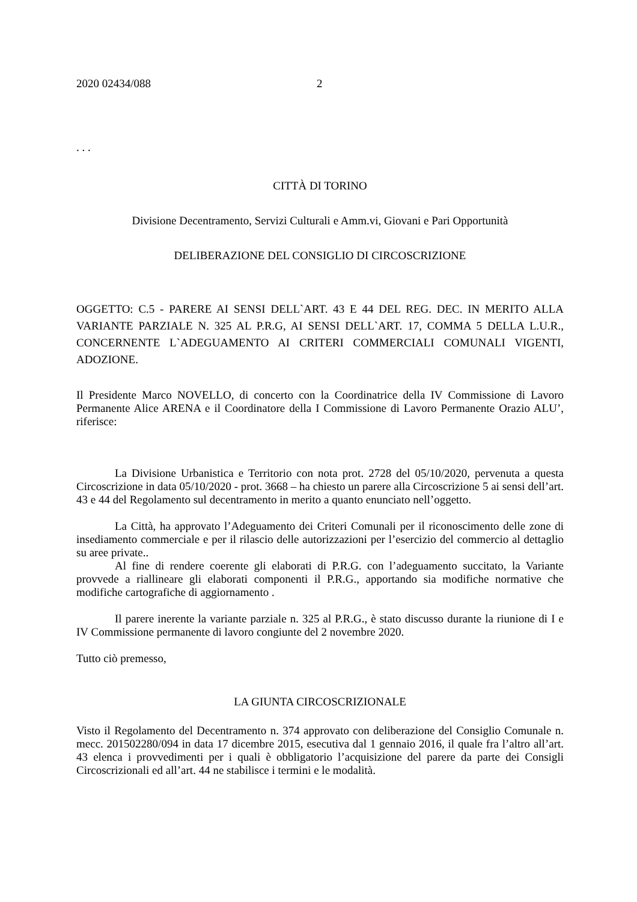2020 02434/088 2
. . .
CITTÀ DI TORINO
Divisione Decentramento, Servizi Culturali e Amm.vi, Giovani e Pari Opportunità
DELIBERAZIONE DEL CONSIGLIO DI CIRCOSCRIZIONE
OGGETTO: C.5 - PARERE AI SENSI DELL`ART. 43 E 44 DEL REG. DEC. IN MERITO ALLA VARIANTE PARZIALE N. 325 AL P.R.G, AI SENSI DELL`ART. 17, COMMA 5 DELLA L.U.R., CONCERNENTE L`ADEGUAMENTO AI CRITERI COMMERCIALI COMUNALI VIGENTI, ADOZIONE.
Il Presidente Marco NOVELLO, di concerto con la Coordinatrice della IV Commissione di Lavoro Permanente Alice ARENA e il Coordinatore della I Commissione di Lavoro Permanente Orazio ALU’, riferisce:
La Divisione Urbanistica e Territorio con nota prot. 2728 del 05/10/2020, pervenuta a questa Circoscrizione in data 05/10/2020 - prot. 3668 – ha chiesto un parere alla Circoscrizione 5 ai sensi dell’art. 43 e 44 del Regolamento sul decentramento in merito a quanto enunciato nell’oggetto.
La Città, ha approvato l’Adeguamento dei Criteri Comunali per il riconoscimento delle zone di insediamento commerciale e per il rilascio delle autorizzazioni per l’esercizio del commercio al dettaglio su aree private..
Al fine di rendere coerente gli elaborati di P.R.G. con l’adeguamento succitato, la Variante provvede a riallineare gli elaborati componenti il P.R.G., apportando sia modifiche normative che modifiche cartografiche di aggiornamento .
Il parere inerente la variante parziale n. 325 al P.R.G., è stato discusso durante la riunione di I e IV Commissione permanente di lavoro congiunte del 2 novembre 2020.
Tutto ciò premesso,
LA GIUNTA CIRCOSCRIZIONALE
Visto il Regolamento del Decentramento n. 374 approvato con deliberazione del Consiglio Comunale n. mecc. 201502280/094 in data 17 dicembre 2015, esecutiva dal 1 gennaio 2016, il quale fra l’altro all’art. 43 elenca i provvedimenti per i quali è obbligatorio l’acquisizione del parere da parte dei Consigli Circoscrizionali ed all’art. 44 ne stabilisce i termini e le modalità.